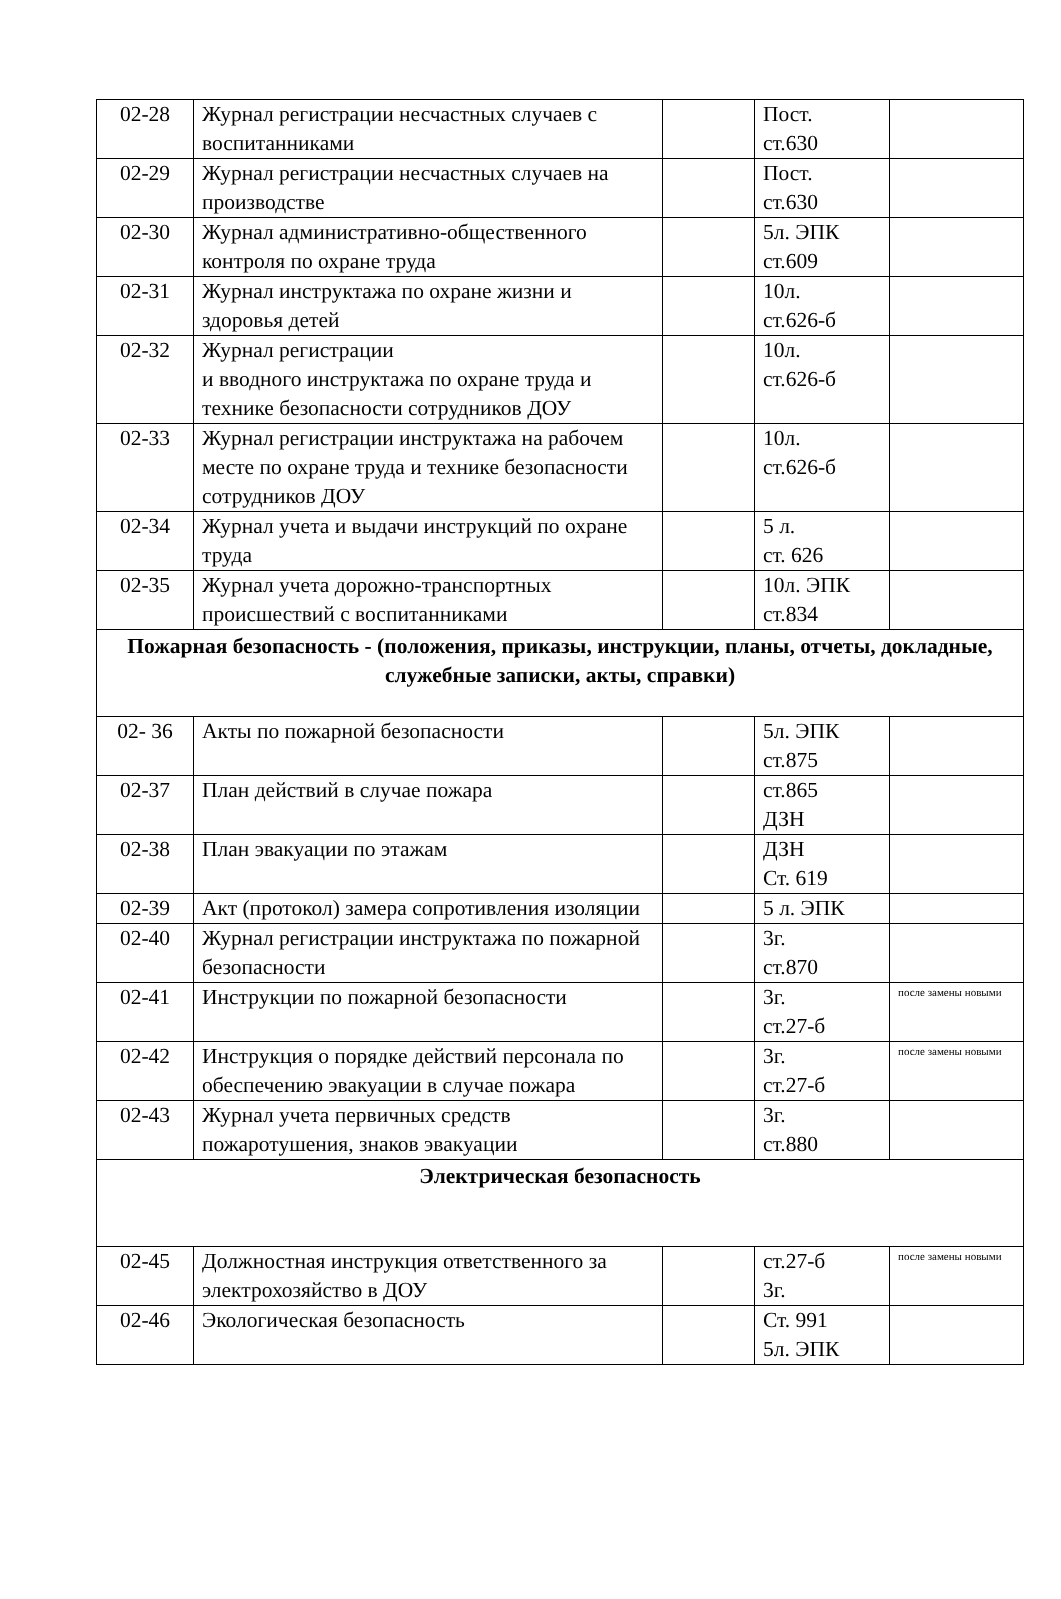| 02-28 | Журнал регистрации несчастных случаев с воспитанниками | | Пост. ст.630 | |
| 02-29 | Журнал регистрации несчастных случаев на производстве | | Пост. ст.630 | |
| 02-30 | Журнал административно-общественного контроля по охране труда | | 5л. ЭПК ст.609 | |
| 02-31 | Журнал инструктажа по охране жизни и здоровья детей | | 10л. ст.626-б | |
| 02-32 | Журнал регистрации и вводного инструктажа по охране труда и технике безопасности сотрудников ДОУ | | 10л. ст.626-б | |
| 02-33 | Журнал регистрации инструктажа на рабочем месте по охране труда и технике безопасности сотрудников ДОУ | | 10л. ст.626-б | |
| 02-34 | Журнал учета и выдачи инструкций по охране труда | | 5 л. ст. 626 | |
| 02-35 | Журнал учета дорожно-транспортных происшествий с воспитанниками | | 10л. ЭПК ст.834 | |
| Пожарная безопасность - (положения, приказы, инструкции, планы, отчеты, докладные, служебные записки, акты, справки) | | | | |
| 02- 36 | Акты по пожарной безопасности | | 5л. ЭПК ст.875 | |
| 02-37 | План действий в случае пожара | | ст.865 ДЗН | |
| 02-38 | План эвакуации по этажам | | ДЗН Ст. 619 | |
| 02-39 | Акт (протокол) замера сопротивления изоляции | | 5 л. ЭПК | |
| 02-40 | Журнал регистрации инструктажа по пожарной безопасности | | 3г. ст.870 | |
| 02-41 | Инструкции по пожарной безопасности | | 3г. ст.27-б | после замены новыми |
| 02-42 | Инструкция о порядке действий персонала по обеспечению эвакуации в случае пожара | | 3г. ст.27-б | после замены новыми |
| 02-43 | Журнал учета первичных средств пожаротушения, знаков эвакуации | | 3г. ст.880 | |
| Электрическая безопасность | | | | |
| 02-45 | Должностная инструкция ответственного за электрохозяйство в ДОУ | | ст.27-б 3г. | после замены новыми |
| 02-46 | Экологическая безопасность | | Ст. 991 5л. ЭПК | |